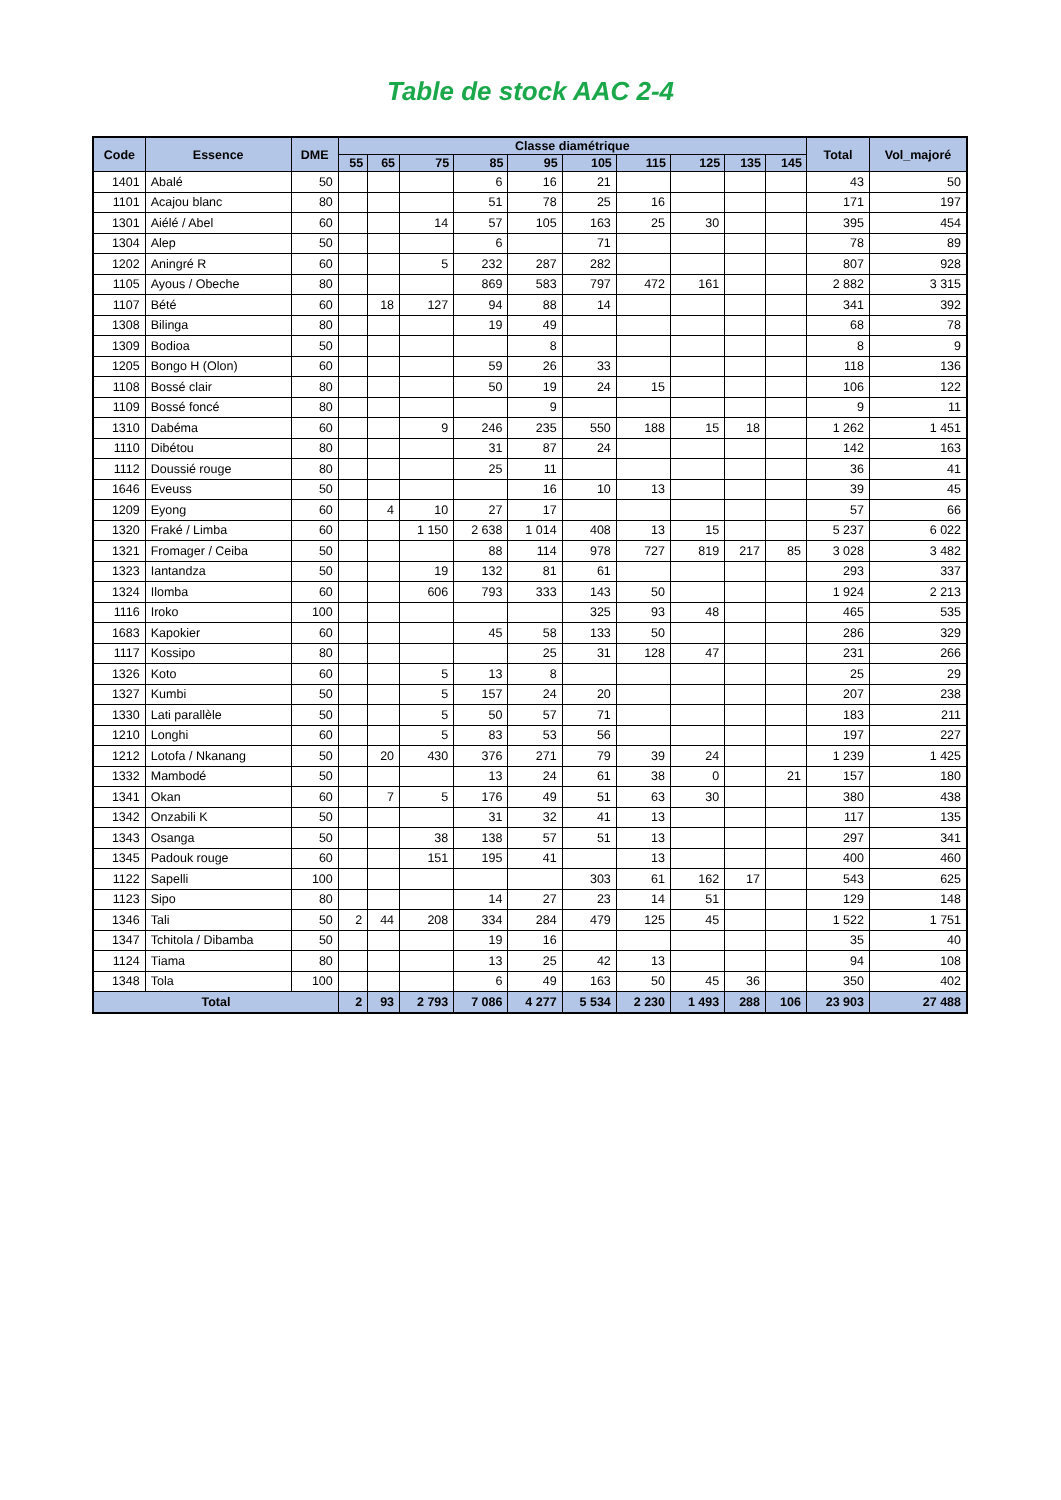Table de stock AAC 2-4
| Code | Essence | DME | Classe diamétrique | | | | | | | | | | Total | Vol_majoré |
| --- | --- | --- | --- | --- | --- | --- | --- | --- | --- | --- | --- | --- | --- | --- |
| | | | 55 | 65 | 75 | 85 | 95 | 105 | 115 | 125 | 135 | 145 | | |
| 1401 | Abalé | 50 | | | | 6 | 16 | 21 | | | | | 43 | 50 |
| 1101 | Acajou blanc | 80 | | | | 51 | 78 | 25 | 16 | | | | 171 | 197 |
| 1301 | Aiélé / Abel | 60 | | | 14 | 57 | 105 | 163 | 25 | 30 | | | 395 | 454 |
| 1304 | Alep | 50 | | | | 6 | | 71 | | | | | 78 | 89 |
| 1202 | Aningré R | 60 | | | 5 | 232 | 287 | 282 | | | | | 807 | 928 |
| 1105 | Ayous / Obeche | 80 | | | | 869 | 583 | 797 | 472 | 161 | | | 2 882 | 3 315 |
| 1107 | Bété | 60 | | 18 | 127 | 94 | 88 | 14 | | | | | 341 | 392 |
| 1308 | Bilinga | 80 | | | | 19 | 49 | | | | | | 68 | 78 |
| 1309 | Bodioa | 50 | | | | | 8 | | | | | | 8 | 9 |
| 1205 | Bongo H (Olon) | 60 | | | | 59 | 26 | 33 | | | | | 118 | 136 |
| 1108 | Bossé clair | 80 | | | | 50 | 19 | 24 | 15 | | | | 106 | 122 |
| 1109 | Bossé foncé | 80 | | | | | 9 | | | | | | 9 | 11 |
| 1310 | Dabéma | 60 | | | 9 | 246 | 235 | 550 | 188 | 15 | 18 | | 1 262 | 1 451 |
| 1110 | Dibétou | 80 | | | | 31 | 87 | 24 | | | | | 142 | 163 |
| 1112 | Doussié rouge | 80 | | | | 25 | 11 | | | | | | 36 | 41 |
| 1646 | Eveuss | 50 | | | | | 16 | 10 | 13 | | | | 39 | 45 |
| 1209 | Eyong | 60 | | 4 | 10 | 27 | 17 | | | | | | 57 | 66 |
| 1320 | Fraké / Limba | 60 | | | 1 150 | 2 638 | 1 014 | 408 | 13 | 15 | | | 5 237 | 6 022 |
| 1321 | Fromager / Ceiba | 50 | | | | 88 | 114 | 978 | 727 | 819 | 217 | 85 | 3 028 | 3 482 |
| 1323 | Iantandza | 50 | | | 19 | 132 | 81 | 61 | | | | | 293 | 337 |
| 1324 | Ilomba | 60 | | | 606 | 793 | 333 | 143 | 50 | | | | 1 924 | 2 213 |
| 1116 | Iroko | 100 | | | | | | 325 | 93 | 48 | | | 465 | 535 |
| 1683 | Kapokier | 60 | | | | 45 | 58 | 133 | 50 | | | | 286 | 329 |
| 1117 | Kossipo | 80 | | | | | 25 | 31 | 128 | 47 | | | 231 | 266 |
| 1326 | Koto | 60 | | | 5 | 13 | 8 | | | | | | 25 | 29 |
| 1327 | Kumbi | 50 | | | 5 | 157 | 24 | 20 | | | | | 207 | 238 |
| 1330 | Lati parallèle | 50 | | | 5 | 50 | 57 | 71 | | | | | 183 | 211 |
| 1210 | Longhi | 60 | | | 5 | 83 | 53 | 56 | | | | | 197 | 227 |
| 1212 | Lotofa / Nkanang | 50 | | 20 | 430 | 376 | 271 | 79 | 39 | 24 | | | 1 239 | 1 425 |
| 1332 | Mambodé | 50 | | | | 13 | 24 | 61 | 38 | 0 | | 21 | 157 | 180 |
| 1341 | Okan | 60 | | 7 | 5 | 176 | 49 | 51 | 63 | 30 | | | 380 | 438 |
| 1342 | Onzabili K | 50 | | | | 31 | 32 | 41 | 13 | | | | 117 | 135 |
| 1343 | Osanga | 50 | | | 38 | 138 | 57 | 51 | 13 | | | | 297 | 341 |
| 1345 | Padouk rouge | 60 | | | 151 | 195 | 41 | | 13 | | | | 400 | 460 |
| 1122 | Sapelli | 100 | | | | | | 303 | 61 | 162 | 17 | | 543 | 625 |
| 1123 | Sipo | 80 | | | | 14 | 27 | 23 | 14 | 51 | | | 129 | 148 |
| 1346 | Tali | 50 | 2 | 44 | 208 | 334 | 284 | 479 | 125 | 45 | | | 1 522 | 1 751 |
| 1347 | Tchitola / Dibamba | 50 | | | | 19 | 16 | | | | | | 35 | 40 |
| 1124 | Tiama | 80 | | | | 13 | 25 | 42 | 13 | | | | 94 | 108 |
| 1348 | Tola | 100 | | | | 6 | 49 | 163 | 50 | 45 | 36 | | 350 | 402 |
| Total | | | 2 | 93 | 2 793 | 7 086 | 4 277 | 5 534 | 2 230 | 1 493 | 288 | 106 | 23 903 | 27 488 |